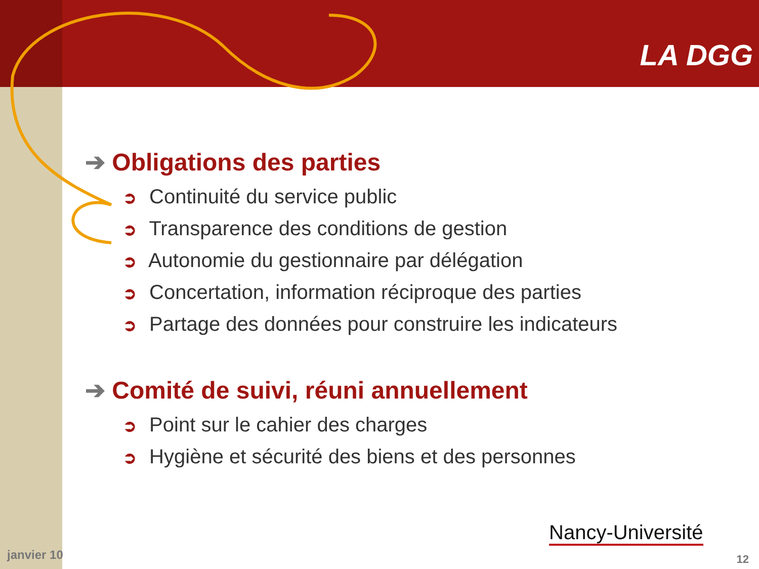LA DGG
➔ Obligations des parties
➲ Continuité du service public
➲ Transparence des conditions de gestion
➲ Autonomie du gestionnaire par délégation
➲ Concertation, information réciproque des parties
➲ Partage des données pour construire les indicateurs
➔ Comité de suivi, réuni annuellement
➲ Point sur le cahier des charges
➲ Hygiène et sécurité des biens et des personnes
janvier 10
Nancy-Université
12